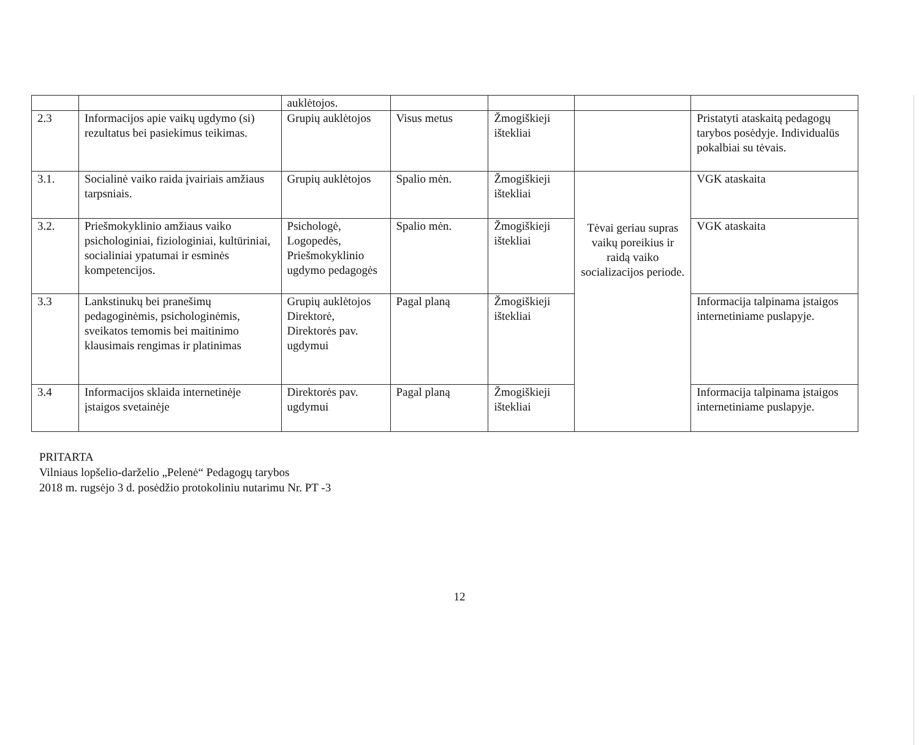| | | auklėtojos. | | | | |
| 2.3 | Informacijos apie vaikų ugdymo (si) rezultatus bei pasiekimus teikimas. | Grupių auklėtojos | Visus metus | Žmogiškieji ištekliai | | Pristatyti ataskaitą pedagogų tarybos posėdyje. Individualūs pokalbiai su tėvais. |
| 3.1. | Socialinė vaiko raida įvairiais amžiaus tarpsniais. | Grupių auklėtojos | Spalio mėn. | Žmogiškieji ištekliai | Tėvai geriau supras vaikų poreikius ir raidą vaiko socializacijos periode. | VGK ataskaita |
| 3.2. | Priešmokyklinio amžiaus vaiko psichologiniai, fiziologiniai, kultūriniai, socialiniai ypatumai ir esminės kompetencijos. | Psichologė, Logopedės, Priešmokyklinio ugdymo pedagogės | Spalio mėn. | Žmogiškieji ištekliai | | VGK ataskaita |
| 3.3 | Lankstinukų bei pranešimų pedagoginėmis, psichologinėmis, sveikatos temomis bei maitinimo klausimais rengimas ir platinimas | Grupių auklėtojos Direktorė, Direktorės pav. ugdymui | Pagal planą | Žmogiškieji ištekliai | | Informacija talpinama įstaigos internetiniame puslapyje. |
| 3.4 | Informacijos sklaida internetinėje įstaigos svetainėje | Direktorės pav. ugdymui | Pagal planą | Žmogiškieji ištekliai | | Informacija talpinama įstaigos internetiniame puslapyje. |
PRITARTA
Vilniaus lopšelio-darželio „Pelenė“ Pedagogų tarybos
2018 m. rugsėjo 3 d. posėdžio protokoliniu nutarimu Nr. PT -3
12